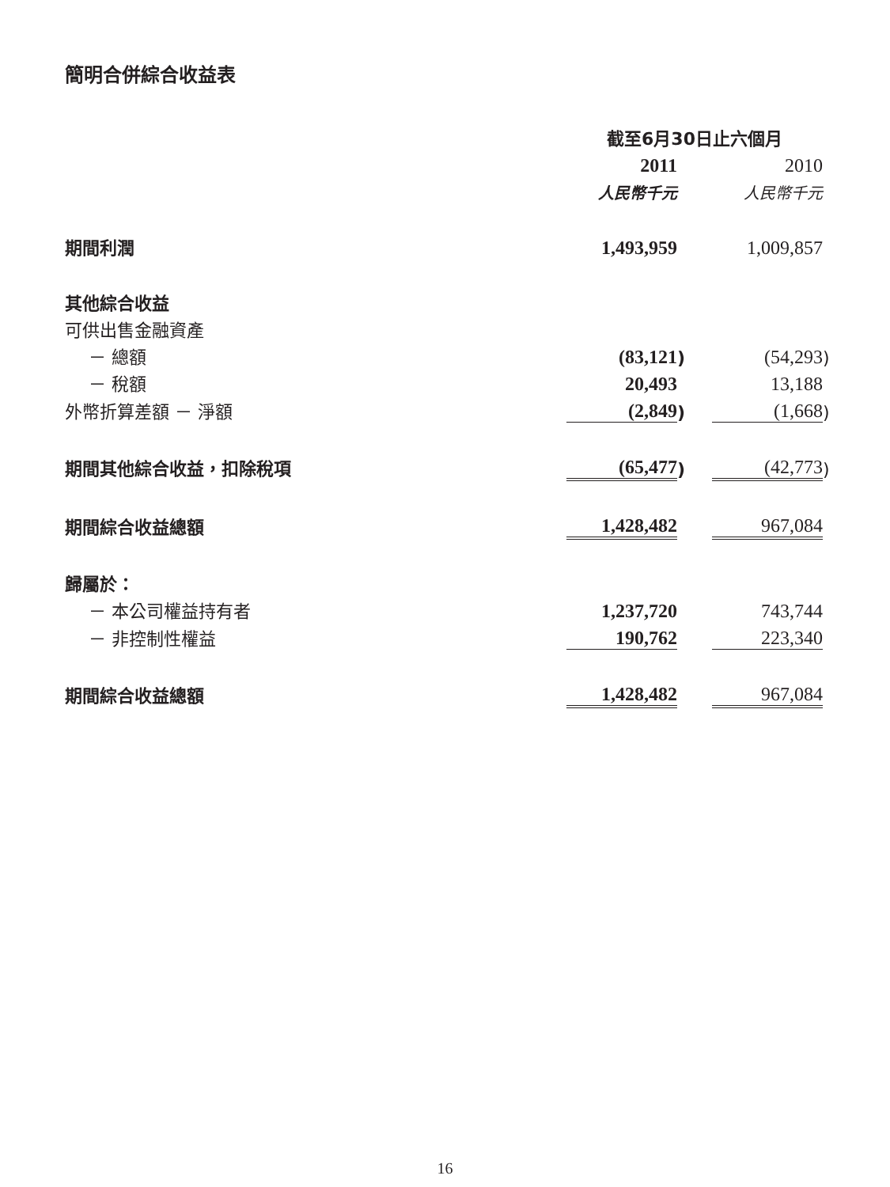簡明合併綜合收益表
| | 截至6月30日止六個月 | | | | |
| | 2011 | | | 2010 | |
| | 人民幣千元 | | | 人民幣千元 | |
| 期間利潤 | 1,493,959 | | | 1,009,857 | |
| 其他綜合收益 | | | | | |
| 可供出售金融資產 | | | | | |
| － 總額 | (83,121 | ) | | (54,293 | ) |
| － 稅額 | 20,493 | | | 13,188 | |
| 外幣折算差額 － 淨額 | (2,849 | ) | | (1,668 | ) |
| 期間其他綜合收益，扣除稅項 | (65,477 | ) | | (42,773 | ) |
| 期間綜合收益總額 | 1,428,482 | | | 967,084 | |
| 歸屬於： | | | | | |
| － 本公司權益持有者 | 1,237,720 | | | 743,744 | |
| － 非控制性權益 | 190,762 | | | 223,340 | |
| 期間綜合收益總額 | 1,428,482 | | | 967,084 | |
16